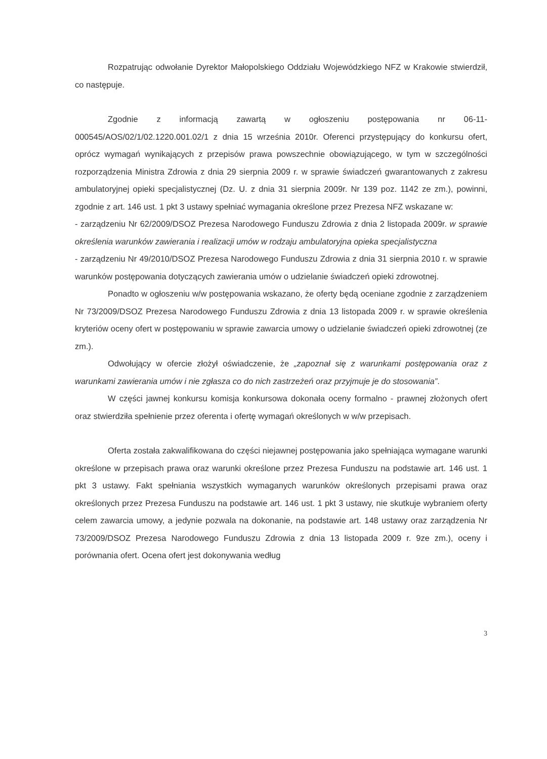Rozpatrując odwołanie Dyrektor Małopolskiego Oddziału Wojewódzkiego NFZ w Krakowie stwierdził, co następuje.
Zgodnie z informacją zawartą w ogłoszeniu postępowania nr 06-11-000545/AOS/02/1/02.1220.001.02/1 z dnia 15 września 2010r. Oferenci przystępujący do konkursu ofert, oprócz wymagań wynikających z przepisów prawa powszechnie obowiązującego, w tym w szczególności rozporządzenia Ministra Zdrowia z dnia 29 sierpnia 2009 r. w sprawie świadczeń gwarantowanych z zakresu ambulatoryjnej opieki specjalistycznej (Dz. U. z dnia 31 sierpnia 2009r. Nr 139 poz. 1142 ze zm.), powinni, zgodnie z art. 146 ust. 1 pkt 3 ustawy spełniać wymagania określone przez Prezesa NFZ wskazane w:
- zarządzeniu Nr 62/2009/DSOZ Prezesa Narodowego Funduszu Zdrowia z dnia 2 listopada 2009r. w sprawie określenia warunków zawierania i realizacji umów w rodzaju ambulatoryjna opieka specjalistyczna
- zarządzeniu Nr 49/2010/DSOZ Prezesa Narodowego Funduszu Zdrowia z dnia 31 sierpnia 2010 r. w sprawie warunków postępowania dotyczących zawierania umów o udzielanie świadczeń opieki zdrowotnej.
Ponadto w ogłoszeniu w/w postępowania wskazano, że oferty będą oceniane zgodnie z zarządzeniem Nr 73/2009/DSOZ Prezesa Narodowego Funduszu Zdrowia z dnia 13 listopada 2009 r. w sprawie określenia kryteriów oceny ofert w postępowaniu w sprawie zawarcia umowy o udzielanie świadczeń opieki zdrowotnej (ze zm.).
Odwołujący w ofercie złożył oświadczenie, że „zapoznał się z warunkami postępowania oraz z warunkami zawierania umów i nie zgłasza co do nich zastrzeżeń oraz przyjmuje je do stosowania”.
W części jawnej konkursu komisja konkursowa dokonała oceny formalno - prawnej złożonych ofert oraz stwierdziła spełnienie przez oferenta i ofertę wymagań określonych w w/w przepisach.
Oferta została zakwalifikowana do części niejawnej postępowania jako spełniająca wymagane warunki określone w przepisach prawa oraz warunki określone przez Prezesa Funduszu na podstawie art. 146 ust. 1 pkt 3 ustawy. Fakt spełniania wszystkich wymaganych warunków określonych przepisami prawa oraz określonych przez Prezesa Funduszu na podstawie art. 146 ust. 1 pkt 3 ustawy, nie skutkuje wybraniem oferty celem zawarcia umowy, a jedynie pozwala na dokonanie, na podstawie art. 148 ustawy oraz zarządzenia Nr 73/2009/DSOZ Prezesa Narodowego Funduszu Zdrowia z dnia 13 listopada 2009 r. 9ze zm.), oceny i porównania ofert. Ocena ofert jest dokonywania według
3